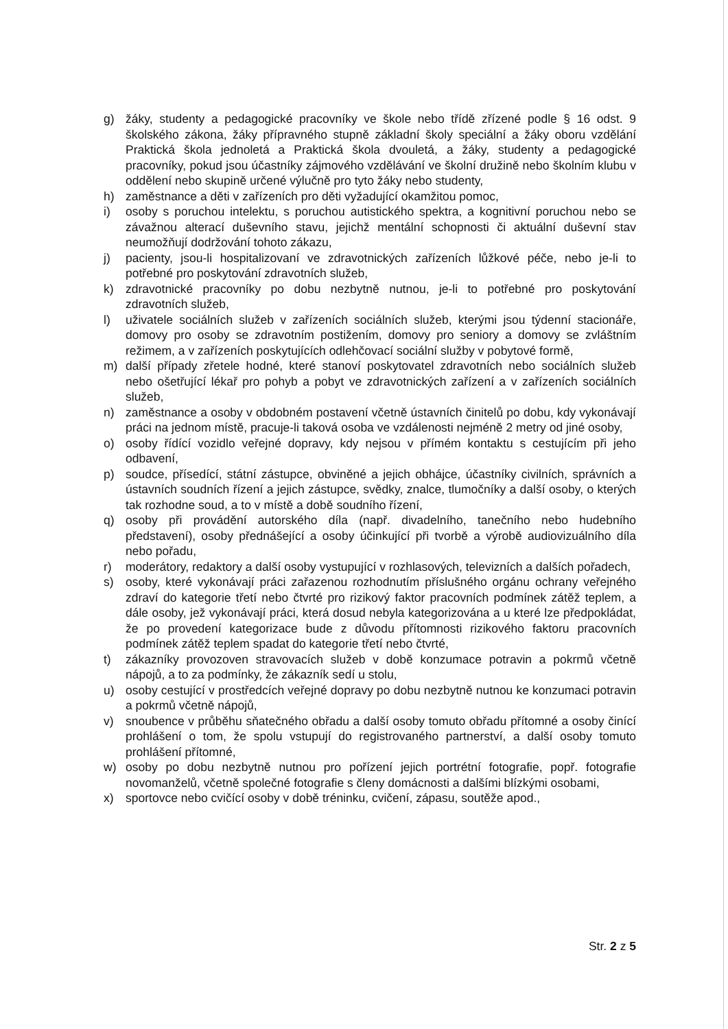g) žáky, studenty a pedagogické pracovníky ve škole nebo třídě zřízené podle § 16 odst. 9 školského zákona, žáky přípravného stupně základní školy speciální a žáky oboru vzdělání Praktická škola jednoletá a Praktická škola dvouletá, a žáky, studenty a pedagogické pracovníky, pokud jsou účastníky zájmového vzdělávání ve školní družině nebo školním klubu v oddělení nebo skupině určené výlučně pro tyto žáky nebo studenty,
h) zaměstnance a děti v zařízeních pro děti vyžadující okamžitou pomoc,
i) osoby s poruchou intelektu, s poruchou autistického spektra, a kognitivní poruchou nebo se závažnou alterací duševního stavu, jejichž mentální schopnosti či aktuální duševní stav neumožňují dodržování tohoto zákazu,
j) pacienty, jsou-li hospitalizovaní ve zdravotnických zařízeních lůžkové péče, nebo je-li to potřebné pro poskytování zdravotních služeb,
k) zdravotnické pracovníky po dobu nezbytně nutnou, je-li to potřebné pro poskytování zdravotních služeb,
l) uživatele sociálních služeb v zařízeních sociálních služeb, kterými jsou týdenní stacionáře, domovy pro osoby se zdravotním postižením, domovy pro seniory a domovy se zvláštním režimem, a v zařízeních poskytujících odlehčovací sociální služby v pobytové formě,
m) další případy zřetele hodné, které stanoví poskytovatel zdravotních nebo sociálních služeb nebo ošetřující lékař pro pohyb a pobyt ve zdravotnických zařízení a v zařízeních sociálních služeb,
n) zaměstnance a osoby v obdobném postavení včetně ústavních činitelů po dobu, kdy vykonávají práci na jednom místě, pracuje-li taková osoba ve vzdálenosti nejméně 2 metry od jiné osoby,
o) osoby řídící vozidlo veřejné dopravy, kdy nejsou v přímém kontaktu s cestujícím při jeho odbavení,
p) soudce, přísedící, státní zástupce, obviněné a jejich obhájce, účastníky civilních, správních a ústavních soudních řízení a jejich zástupce, svědky, znalce, tlumočníky a další osoby, o kterých tak rozhodne soud, a to v místě a době soudního řízení,
q) osoby při provádění autorského díla (např. divadelního, tanečního nebo hudebního představení), osoby přednášející a osoby účinkující při tvorbě a výrobě audiovizuálního díla nebo pořadu,
r) moderátory, redaktory a další osoby vystupující v rozhlasových, televizních a dalších pořadech,
s) osoby, které vykonávají práci zařazenou rozhodnutím příslušného orgánu ochrany veřejného zdraví do kategorie třetí nebo čtvrté pro rizikový faktor pracovních podmínek zátěž teplem, a dále osoby, jež vykonávají práci, která dosud nebyla kategorizována a u které lze předpokládat, že po provedení kategorizace bude z důvodu přítomnosti rizikového faktoru pracovních podmínek zátěž teplem spadat do kategorie třetí nebo čtvrté,
t) zákazníky provozoven stravovacích služeb v době konzumace potravin a pokrmů včetně nápojů, a to za podmínky, že zákazník sedí u stolu,
u) osoby cestující v prostředcích veřejné dopravy po dobu nezbytně nutnou ke konzumaci potravin a pokrmů včetně nápojů,
v) snoubence v průběhu sňatečného obřadu a další osoby tomuto obřadu přítomné a osoby činící prohlášení o tom, že spolu vstupují do registrovaného partnerství, a další osoby tomuto prohlášení přítomné,
w) osoby po dobu nezbytně nutnou pro pořízení jejich portrétní fotografie, popř. fotografie novomanželů, včetně společné fotografie s členy domácnosti a dalšími blízkými osobami,
x) sportovce nebo cvičící osoby v době tréninku, cvičení, zápasu, soutěže apod.,
Str. 2 z 5